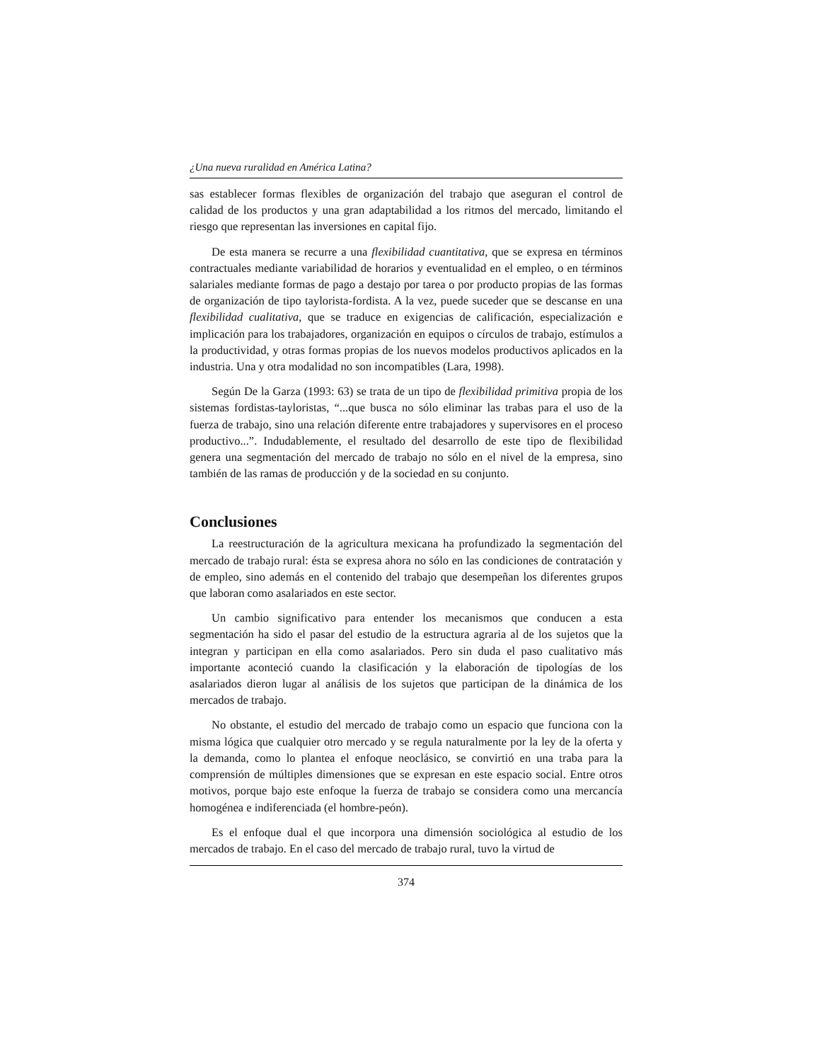¿Una nueva ruralidad en América Latina?
sas establecer formas flexibles de organización del trabajo que aseguran el control de calidad de los productos y una gran adaptabilidad a los ritmos del mercado, limitando el riesgo que representan las inversiones en capital fijo.
De esta manera se recurre a una flexibilidad cuantitativa, que se expresa en términos contractuales mediante variabilidad de horarios y eventualidad en el empleo, o en términos salariales mediante formas de pago a destajo por tarea o por producto propias de las formas de organización de tipo taylorista-fordista. A la vez, puede suceder que se descanse en una flexibilidad cualitativa, que se traduce en exigencias de calificación, especialización e implicación para los trabajadores, organización en equipos o círculos de trabajo, estímulos a la productividad, y otras formas propias de los nuevos modelos productivos aplicados en la industria. Una y otra modalidad no son incompatibles (Lara, 1998).
Según De la Garza (1993: 63) se trata de un tipo de flexibilidad primitiva propia de los sistemas fordistas-tayloristas, “...que busca no sólo eliminar las trabas para el uso de la fuerza de trabajo, sino una relación diferente entre trabajadores y supervisores en el proceso productivo...”. Indudablemente, el resultado del desarrollo de este tipo de flexibilidad genera una segmentación del mercado de trabajo no sólo en el nivel de la empresa, sino también de las ramas de producción y de la sociedad en su conjunto.
Conclusiones
La reestructuración de la agricultura mexicana ha profundizado la segmentación del mercado de trabajo rural: ésta se expresa ahora no sólo en las condiciones de contratación y de empleo, sino además en el contenido del trabajo que desempeñan los diferentes grupos que laboran como asalariados en este sector.
Un cambio significativo para entender los mecanismos que conducen a esta segmentación ha sido el pasar del estudio de la estructura agraria al de los sujetos que la integran y participan en ella como asalariados. Pero sin duda el paso cualitativo más importante aconteció cuando la clasificación y la elaboración de tipologías de los asalariados dieron lugar al análisis de los sujetos que participan de la dinámica de los mercados de trabajo.
No obstante, el estudio del mercado de trabajo como un espacio que funciona con la misma lógica que cualquier otro mercado y se regula naturalmente por la ley de la oferta y la demanda, como lo plantea el enfoque neoclásico, se convirtió en una traba para la comprensión de múltiples dimensiones que se expresan en este espacio social. Entre otros motivos, porque bajo este enfoque la fuerza de trabajo se considera como una mercancía homogénea e indiferenciada (el hombre-peón).
Es el enfoque dual el que incorpora una dimensión sociológica al estudio de los mercados de trabajo. En el caso del mercado de trabajo rural, tuvo la virtud de
374